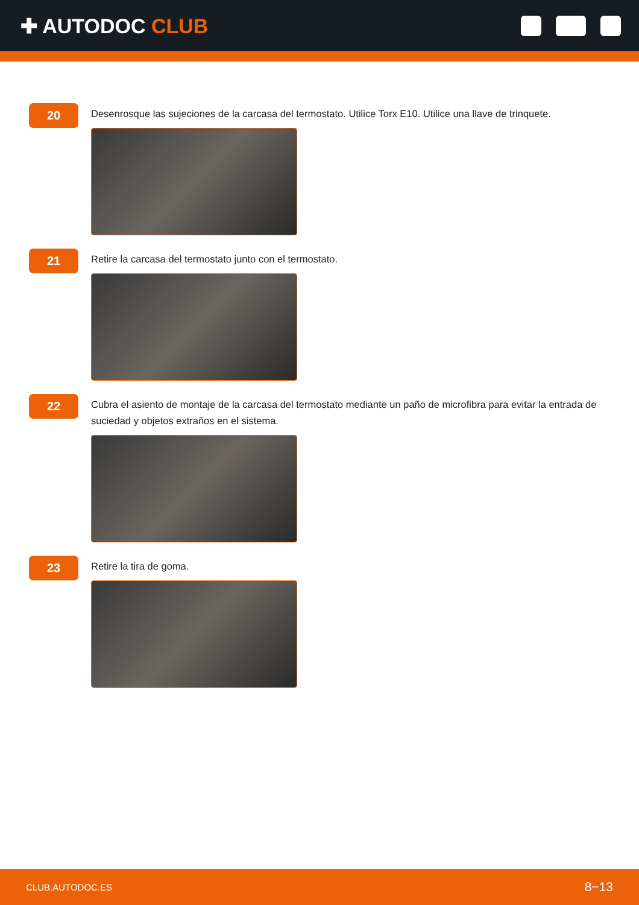✚ AUTODOC CLUB
20
Desenrosque las sujeciones de la carcasa del termostato. Utilice Torx E10. Utilice una llave de trinquete.
21
Retire la carcasa del termostato junto con el termostato.
22
Cubra el asiento de montaje de la carcasa del termostato mediante un paño de microfibra para evitar la entrada de suciedad y objetos extraños en el sistema.
23
Retire la tira de goma.
CLUB.AUTODOC.ES 8−13